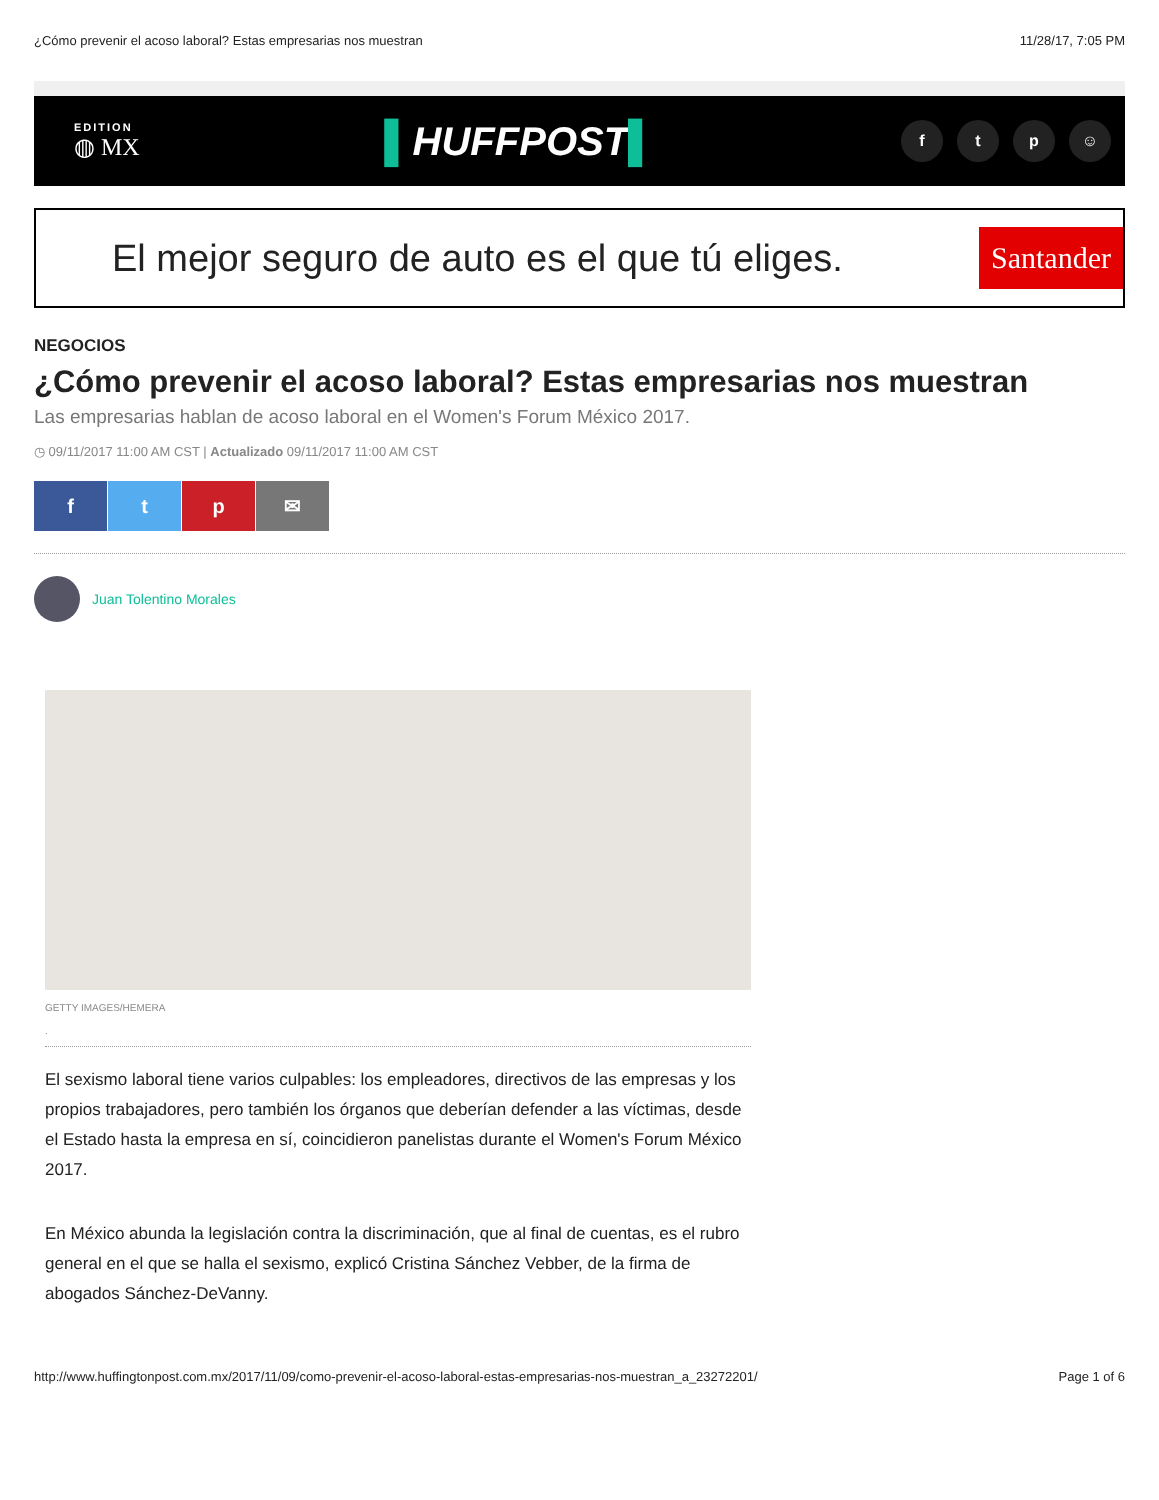¿Cómo prevenir el acoso laboral? Estas empresarias nos muestran 11/28/17, 7:05 PM
EDITION
◍ MX
▌HUFFPOST▌
f t p ☺
El mejor seguro de auto es el que tú eliges.
Santander
NEGOCIOS
¿Cómo prevenir el acoso laboral? Estas empresarias nos muestran
Las empresarias hablan de acoso laboral en el Women's Forum México 2017.
◷ 09/11/2017 11:00 AM CST | Actualizado 09/11/2017 11:00 AM CST
f t p ✉
Juan Tolentino Morales
GETTY IMAGES/HEMERA
.
El sexismo laboral tiene varios culpables: los empleadores, directivos de las empresas y los propios trabajadores, pero también los órganos que deberían defender a las víctimas, desde el Estado hasta la empresa en sí, coincidieron panelistas durante el Women's Forum México 2017.
En México abunda la legislación contra la discriminación, que al final de cuentas, es el rubro general en el que se halla el sexismo, explicó Cristina Sánchez Vebber, de la firma de abogados Sánchez-DeVanny.
http://www.huffingtonpost.com.mx/2017/11/09/como-prevenir-el-acoso-laboral-estas-empresarias-nos-muestran_a_23272201/ Page 1 of 6